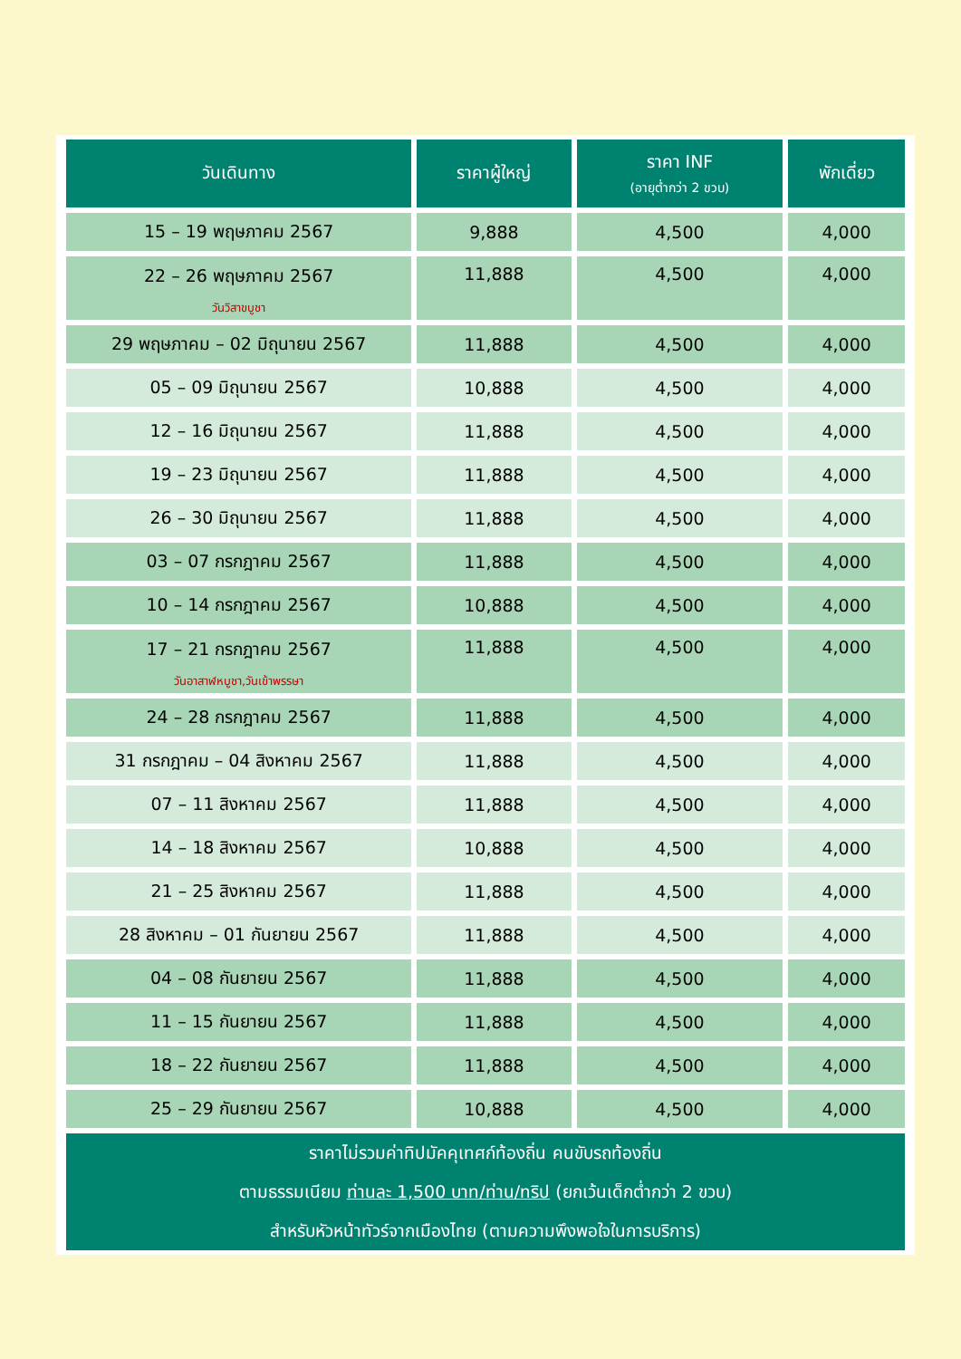| วันเดินทาง | ราคาผู้ใหญ่ | ราคา INF (อายุต่ำกว่า 2 ขวบ) | พักเดี่ยว |
| --- | --- | --- | --- |
| 15 – 19 พฤษภาคม 2567 | 9,888 | 4,500 | 4,000 |
| 22 – 26 พฤษภาคม 2567 วันวิสาขบูชา | 11,888 | 4,500 | 4,000 |
| 29 พฤษภาคม – 02 มิถุนายน 2567 | 11,888 | 4,500 | 4,000 |
| 05 – 09 มิถุนายน 2567 | 10,888 | 4,500 | 4,000 |
| 12 – 16 มิถุนายน 2567 | 11,888 | 4,500 | 4,000 |
| 19 – 23 มิถุนายน 2567 | 11,888 | 4,500 | 4,000 |
| 26 – 30 มิถุนายน 2567 | 11,888 | 4,500 | 4,000 |
| 03 – 07 กรกฎาคม 2567 | 11,888 | 4,500 | 4,000 |
| 10 – 14 กรกฎาคม 2567 | 10,888 | 4,500 | 4,000 |
| 17 – 21 กรกฎาคม 2567 วันอาสาฬหบูชา,วันเข้าพรรษา | 11,888 | 4,500 | 4,000 |
| 24 – 28 กรกฎาคม 2567 | 11,888 | 4,500 | 4,000 |
| 31 กรกฎาคม – 04 สิงหาคม 2567 | 11,888 | 4,500 | 4,000 |
| 07 – 11 สิงหาคม 2567 | 11,888 | 4,500 | 4,000 |
| 14 – 18 สิงหาคม 2567 | 10,888 | 4,500 | 4,000 |
| 21 – 25 สิงหาคม 2567 | 11,888 | 4,500 | 4,000 |
| 28 สิงหาคม – 01 กันยายน 2567 | 11,888 | 4,500 | 4,000 |
| 04 – 08 กันยายน 2567 | 11,888 | 4,500 | 4,000 |
| 11 – 15 กันยายน 2567 | 11,888 | 4,500 | 4,000 |
| 18 – 22 กันยายน 2567 | 11,888 | 4,500 | 4,000 |
| 25 – 29 กันยายน 2567 | 10,888 | 4,500 | 4,000 |
| ราคาไม่รวมค่าทิปมัคคุเทศก์ท้องถิ่น คนขับรถท้องถิ่น ตามธรรมเนียม ท่านละ 1,500 บาท/ท่าน/ทริป (ยกเว้นเด็กต่ำกว่า 2 ขวบ) สำหรับหัวหน้าทัวร์จากเมืองไทย (ตามความพึงพอใจในการบริการ) | | | |